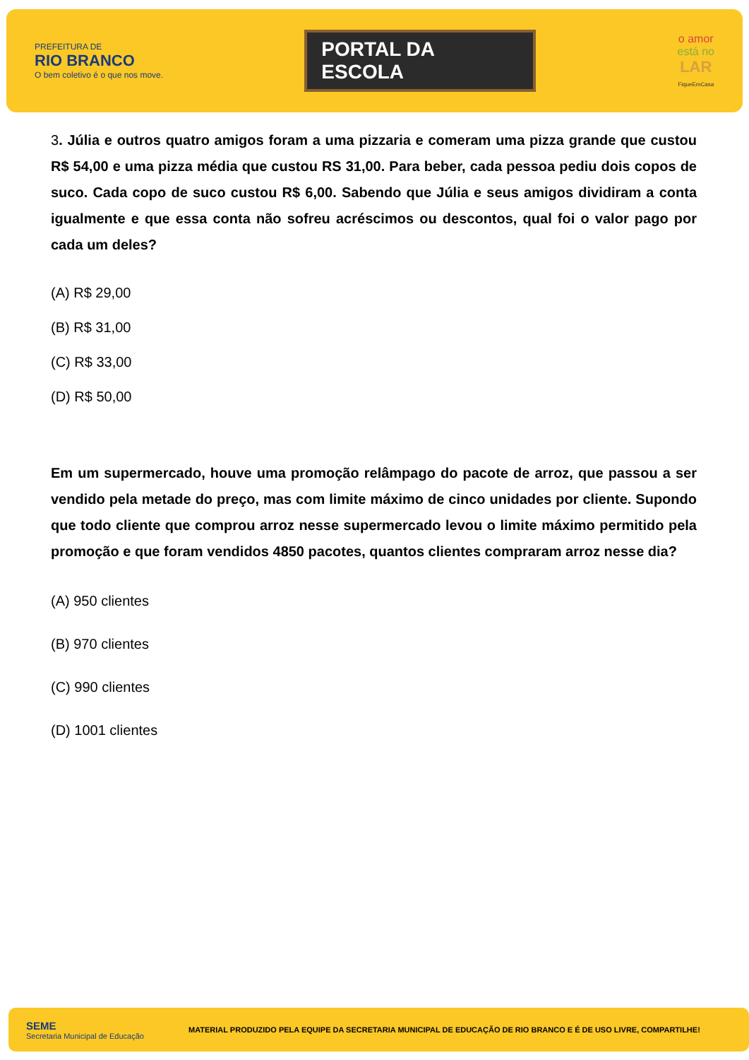PREFEITURA DE
RIO BRANCO
O bem coletivo é o que nos move.
PORTAL DA
ESCOLA
o amor
está no
LAR
FiqueEmCasa
3. Júlia e outros quatro amigos foram a uma pizzaria e comeram uma pizza grande que custou R$ 54,00 e uma pizza média que custou RS 31,00. Para beber, cada pessoa pediu dois copos de suco. Cada copo de suco custou R$ 6,00. Sabendo que Júlia e seus amigos dividiram a conta igualmente e que essa conta não sofreu acréscimos ou descontos, qual foi o valor pago por cada um deles?
(A) R$ 29,00
(B) R$ 31,00
(C) R$ 33,00
(D) R$ 50,00
Em um supermercado, houve uma promoção relâmpago do pacote de arroz, que passou a ser vendido pela metade do preço, mas com limite máximo de cinco unidades por cliente. Supondo que todo cliente que comprou arroz nesse supermercado levou o limite máximo permitido pela promoção e que foram vendidos 4850 pacotes, quantos clientes compraram arroz nesse dia?
(A) 950 clientes
(B) 970 clientes
(C) 990 clientes
(D) 1001 clientes
SEME
Secretaria Municipal de Educação
MATERIAL PRODUZIDO PELA EQUIPE DA SECRETARIA MUNICIPAL DE EDUCAÇÃO DE RIO BRANCO E É DE USO LIVRE, COMPARTILHE!